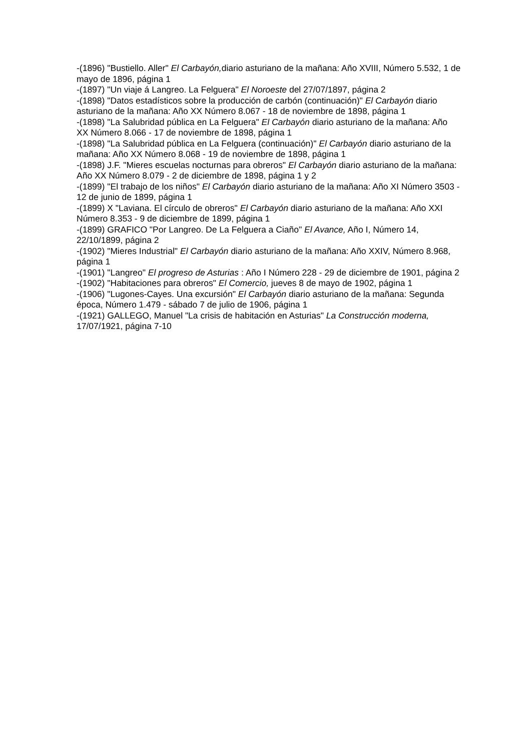-(1896) "Bustiello. Aller" El Carbayón, diario asturiano de la mañana: Año XVIII, Número 5.532, 1 de mayo de 1896, página 1
-(1897) "Un viaje á Langreo. La Felguera" El Noroeste del 27/07/1897, página 2
-(1898) "Datos estadísticos sobre la producción de carbón (continuación)" El Carbayón diario asturiano de la mañana: Año XX Número 8.067 - 18 de noviembre de 1898, página 1
-(1898) "La Salubridad pública en La Felguera" El Carbayón diario asturiano de la mañana: Año XX Número 8.066 - 17 de noviembre de 1898, página 1
-(1898) "La Salubridad pública en La Felguera (continuación)" El Carbayón diario asturiano de la mañana: Año XX Número 8.068 - 19 de noviembre de 1898, página 1
-(1898) J.F. "Mieres escuelas nocturnas para obreros" El Carbayón diario asturiano de la mañana: Año XX Número 8.079 - 2 de diciembre de 1898, página 1 y 2
-(1899) "El trabajo de los niños" El Carbayón diario asturiano de la mañana: Año XI Número 3503 - 12 de junio de 1899, página 1
-(1899) X "Laviana. El círculo de obreros" El Carbayón diario asturiano de la mañana: Año XXI Número 8.353 - 9 de diciembre de 1899, página 1
-(1899) GRAFICO "Por Langreo. De La Felguera a Ciaño" El Avance, Año I, Número 14, 22/10/1899, página 2
-(1902) "Mieres Industrial" El Carbayón diario asturiano de la mañana: Año XXIV, Número 8.968, página 1
-(1901) "Langreo" El progreso de Asturias : Año I Número 228 - 29 de diciembre de 1901, página 2
-(1902) "Habitaciones para obreros" El Comercio, jueves 8 de mayo de 1902, página 1
-(1906) "Lugones-Cayes. Una excursión" El Carbayón diario asturiano de la mañana: Segunda época, Número 1.479 - sábado 7 de julio de 1906, página 1
-(1921) GALLEGO, Manuel "La crisis de habitación en Asturias" La Construcción moderna, 17/07/1921, página 7-10